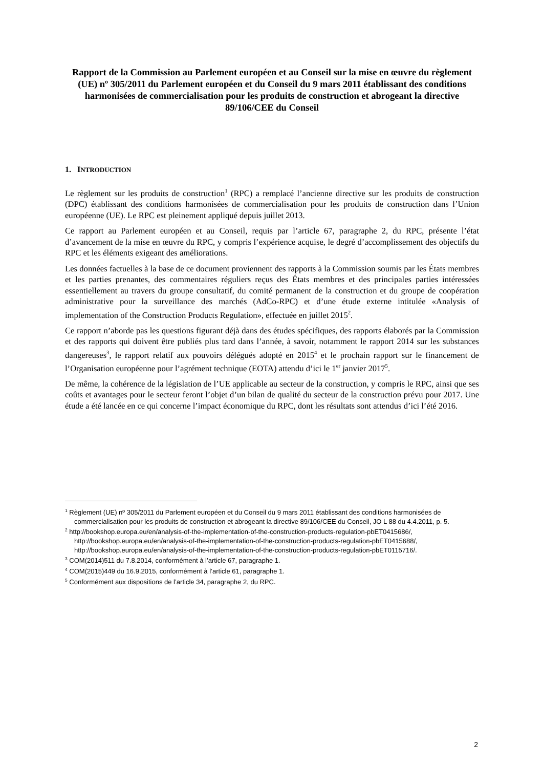Rapport de la Commission au Parlement européen et au Conseil sur la mise en œuvre du règlement (UE) nº 305/2011 du Parlement européen et du Conseil du 9 mars 2011 établissant des conditions harmonisées de commercialisation pour les produits de construction et abrogeant la directive 89/106/CEE du Conseil
1. INTRODUCTION
Le règlement sur les produits de construction<sup>1</sup> (RPC) a remplacé l’ancienne directive sur les produits de construction (DPC) établissant des conditions harmonisées de commercialisation pour les produits de construction dans l’Union européenne (UE). Le RPC est pleinement appliqué depuis juillet 2013.
Ce rapport au Parlement européen et au Conseil, requis par l’article 67, paragraphe 2, du RPC, présente l’état d’avancement de la mise en œuvre du RPC, y compris l’expérience acquise, le degré d’accomplissement des objectifs du RPC et les éléments exigeant des améliorations.
Les données factuelles à la base de ce document proviennent des rapports à la Commission soumis par les États membres et les parties prenantes, des commentaires réguliers reçus des États membres et des principales parties intéressées essentiellement au travers du groupe consultatif, du comité permanent de la construction et du groupe de coopération administrative pour la surveillance des marchés (AdCo-RPC) et d’une étude externe intitulée «Analysis of implementation of the Construction Products Regulation», effectuée en juillet 2015<sup>2</sup>.
Ce rapport n’aborde pas les questions figurant déjà dans des études spécifiques, des rapports élaborés par la Commission et des rapports qui doivent être publiés plus tard dans l’année, à savoir, notamment le rapport 2014 sur les substances dangereuses<sup>3</sup>, le rapport relatif aux pouvoirs délégués adopté en 2015<sup>4</sup> et le prochain rapport sur le financement de l’Organisation européenne pour l’agrément technique (EOTA) attendu d’ici le 1<sup>er</sup> janvier 2017<sup>5</sup>.
De même, la cohérence de la législation de l’UE applicable au secteur de la construction, y compris le RPC, ainsi que ses coûts et avantages pour le secteur feront l’objet d’un bilan de qualité du secteur de la construction prévu pour 2017. Une étude a été lancée en ce qui concerne l’impact économique du RPC, dont les résultats sont attendus d’ici l’été 2016.
<sup>1</sup> Règlement (UE) nº 305/2011 du Parlement européen et du Conseil du 9 mars 2011 établissant des conditions harmonisées de commercialisation pour les produits de construction et abrogeant la directive 89/106/CEE du Conseil, JO L 88 du 4.4.2011, p. 5.
<sup>2</sup> http://bookshop.europa.eu/en/analysis-of-the-implementation-of-the-construction-products-regulation-pbET0415686/, http://bookshop.europa.eu/en/analysis-of-the-implementation-of-the-construction-products-regulation-pbET0415688/, http://bookshop.europa.eu/en/analysis-of-the-implementation-of-the-construction-products-regulation-pbET0115716/.
<sup>3</sup> COM(2014)511 du 7.8.2014, conformément à l’article 67, paragraphe 1.
<sup>4</sup> COM(2015)449 du 16.9.2015, conformément à l’article 61, paragraphe 1.
<sup>5</sup> Conformément aux dispositions de l’article 34, paragraphe 2, du RPC.
2